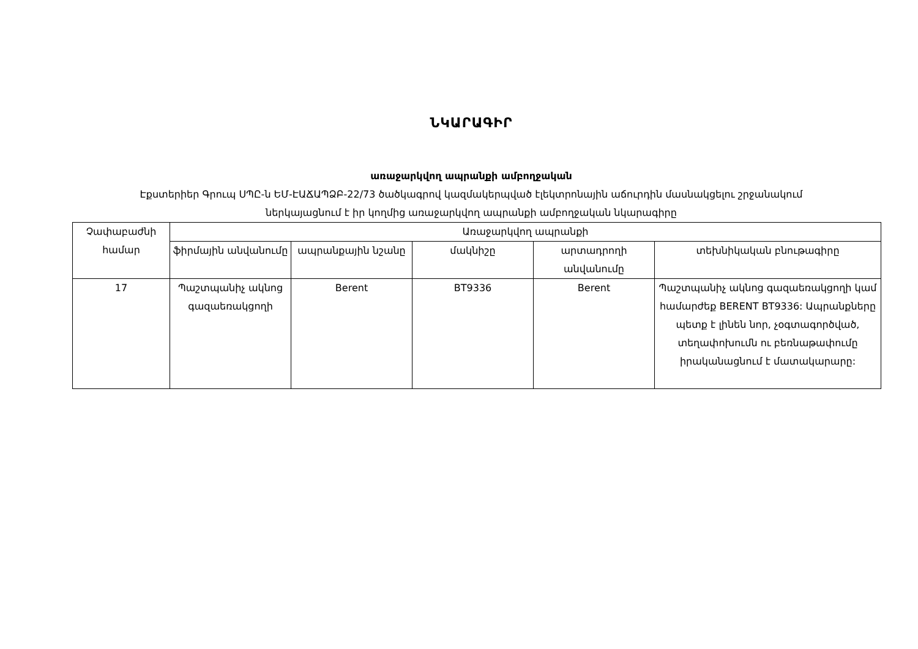ՆԿԱՐԱԳԻՐ
առաջարկվող ապրանքի ամբողջական
Էքստերիեր Գրուպ ՍՊԸ-ն ԵՄ-ԷԱՃԱՊՁԲ-22/73 ծածկագրով կազմակերպված էլեկտրոնային աճուրդին մասնակցելու շրջանակում
ներկայացնում է իր կողմից առաջարկվող ապրանքի ամբողջական նկարագիրը
| Չափաբաժնի համար | Առաջարկվող ապրանքի | | | | |
| --- | --- | --- | --- | --- | --- |
| | ֆիրմային անվանումը | ապրանքային նշանը | մակնիշը | արտադրողի անվանումը | տեխնիկական բնութագիրը |
| 17 | Պաշտպանիչ ակնոց գազաեռակցողի | Berent | BT9336 | Berent | Պաշտպանիչ ակնոց գազաեռակցողի կամ համարժեք BERENT BT9336: Ապրանքները պետք է լինեն նոր, չօգտագործված, տեղափոխումն ու բեռնաթափումը իրականացնում է մատակարարը: |